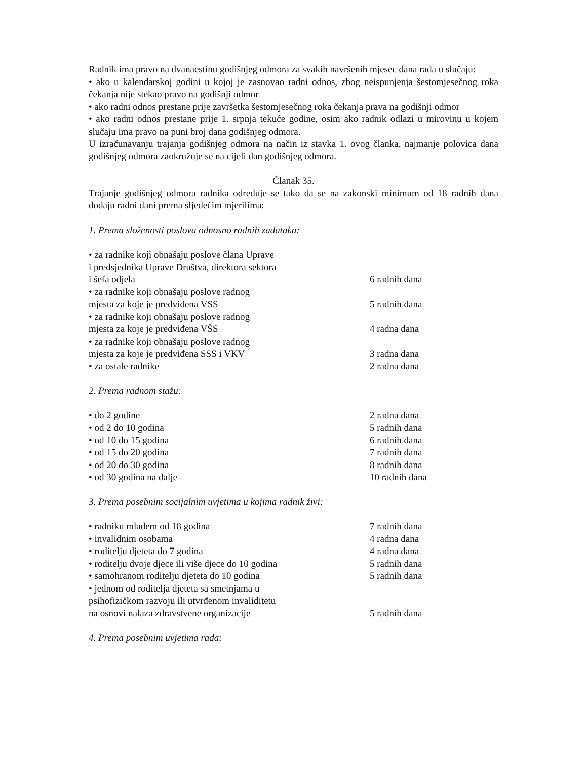Radnik ima pravo na dvanaestinu godišnjeg odmora za svakih navršenih mjesec dana rada u slučaju:
• ako u kalendarskoj godini u kojoj je zasnovao radni odnos, zbog neispunjenja šestomjesečnog roka čekanja nije stekao pravo na godišnji odmor
• ako radni odnos prestane prije završetka šestomjesečnog roka čekanja prava na godišnji odmor
• ako radni odnos prestane prije 1. srpnja tekuće godine, osim ako radnik odlazi u mirovinu u kojem slučaju ima pravo na puni broj dana godišnjeg odmora.
U izračunavanju trajanja godišnjeg odmora na način iz stavka 1. ovog članka, najmanje polovica dana godišnjeg odmora zaokružuje se na cijeli dan godišnjeg odmora.
Članak 35.
Trajanje godišnjeg odmora radnika određuje se tako da se na zakonski minimum od 18 radnih dana dodaju radni dani prema sljedećim mjerilima:
1. Prema složenosti poslova odnosno radnih zadataka:
| • za radnike koji obnašaju poslove člana Uprave i predsjednika Uprave Društva, direktora sektora i šefa odjela | 6 radnih dana |
| • za radnike koji obnašaju poslove radnog mjesta za koje je predviđena VSS | 5 radnih dana |
| • za radnike koji obnašaju poslove radnog mjesta za koje je predviđena VŠS | 4 radna dana |
| • za radnike koji obnašaju poslove radnog mjesta za koje je predviđena SSS i VKV | 3 radna dana |
| • za ostale radnike | 2 radna dana |
2. Prema radnom stažu:
| • do 2 godine | 2 radna dana |
| • od 2 do 10 godina | 5 radnih dana |
| • od 10 do 15 godina | 6 radnih dana |
| • od 15 do 20 godina | 7 radnih dana |
| • od 20 do 30 godina | 8 radnih dana |
| • od 30 godina na dalje | 10 radnih dana |
3. Prema posebnim socijalnim uvjetima u kojima radnik živi:
| • radniku mlađem od 18 godina | 7 radnih dana |
| • invalidnim osobama | 4 radna dana |
| • roditelju djeteta do 7 godina | 4 radna dana |
| • roditelju dvoje djece ili više djece do 10 godina | 5 radnih dana |
| • samohranom roditelju djeteta do 10 godina | 5 radnih dana |
| • jednom od roditelja djeteta sa smetnjama u psihofizičkom razvoju ili utvrđenom invaliditetu na osnovi nalaza zdravstvene organizacije | 5 radnih dana |
4. Prema posebnim uvjetima rada: